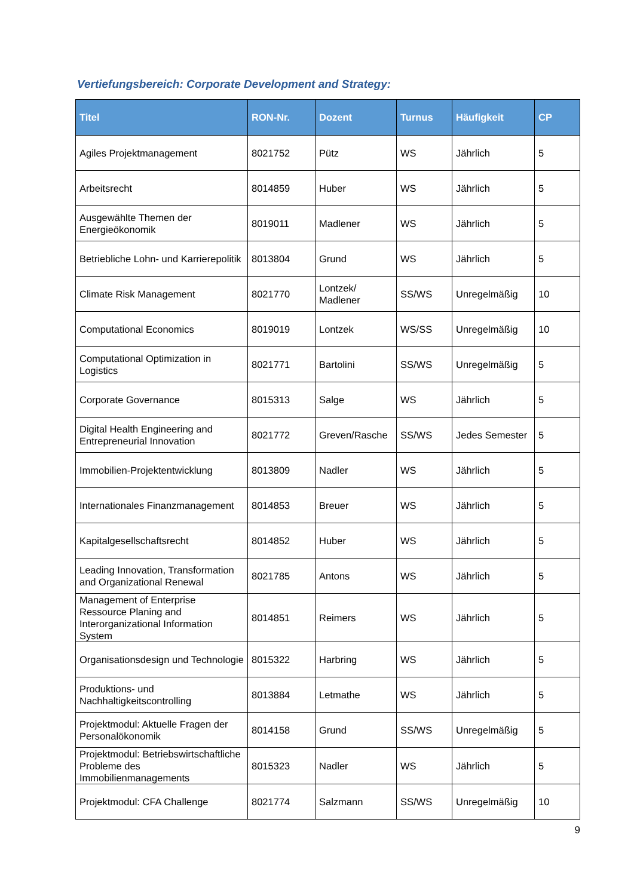Vertiefungsbereich: Corporate Development and Strategy:
| Titel | RON-Nr. | Dozent | Turnus | Häufigkeit | CP |
| --- | --- | --- | --- | --- | --- |
| Agiles Projektmanagement | 8021752 | Pütz | WS | Jährlich | 5 |
| Arbeitsrecht | 8014859 | Huber | WS | Jährlich | 5 |
| Ausgewählte Themen der Energieökonomik | 8019011 | Madlener | WS | Jährlich | 5 |
| Betriebliche Lohn- und Karrierepolitik | 8013804 | Grund | WS | Jährlich | 5 |
| Climate Risk Management | 8021770 | Lontzek/ Madlener | SS/WS | Unregelmäßig | 10 |
| Computational Economics | 8019019 | Lontzek | WS/SS | Unregelmäßig | 10 |
| Computational Optimization in Logistics | 8021771 | Bartolini | SS/WS | Unregelmäßig | 5 |
| Corporate Governance | 8015313 | Salge | WS | Jährlich | 5 |
| Digital Health Engineering and Entrepreneurial Innovation | 8021772 | Greven/Rasche | SS/WS | Jedes Semester | 5 |
| Immobilien-Projektentwicklung | 8013809 | Nadler | WS | Jährlich | 5 |
| Internationales Finanzmanagement | 8014853 | Breuer | WS | Jährlich | 5 |
| Kapitalgesellschaftsrecht | 8014852 | Huber | WS | Jährlich | 5 |
| Leading Innovation, Transformation and Organizational Renewal | 8021785 | Antons | WS | Jährlich | 5 |
| Management of Enterprise Ressource Planing and Interorganizational Information System | 8014851 | Reimers | WS | Jährlich | 5 |
| Organisationsdesign und Technologie | 8015322 | Harbring | WS | Jährlich | 5 |
| Produktions- und Nachhaltigkeitscontrolling | 8013884 | Letmathe | WS | Jährlich | 5 |
| Projektmodul: Aktuelle Fragen der Personalökonomik | 8014158 | Grund | SS/WS | Unregelmäßig | 5 |
| Projektmodul: Betriebswirtschaftliche Probleme des Immobilienmanagements | 8015323 | Nadler | WS | Jährlich | 5 |
| Projektmodul: CFA Challenge | 8021774 | Salzmann | SS/WS | Unregelmäßig | 10 |
9